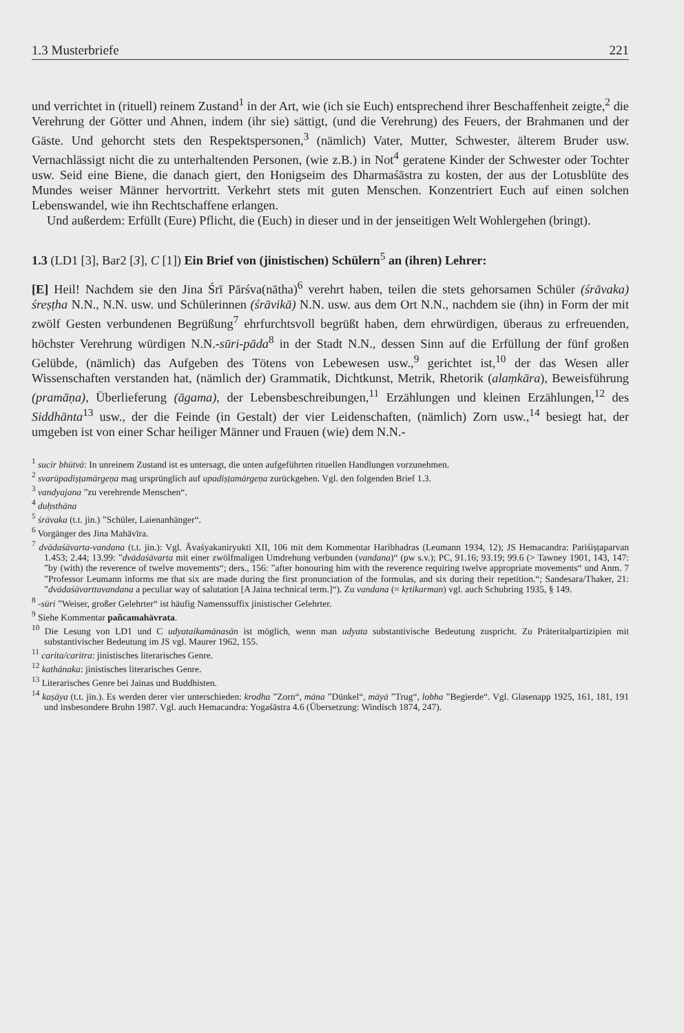1.3 Musterbriefe 221
und verrichtet in (rituell) reinem Zustand<sup>1</sup> in der Art, wie (ich sie Euch) entsprechend ihrer Beschaffenheit zeigte,<sup>2</sup> die Verehrung der Götter und Ahnen, indem (ihr sie) sättigt, (und die Verehrung) des Feuers, der Brahmanen und der Gäste. Und gehorcht stets den Respektspersonen,<sup>3</sup> (nämlich) Vater, Mutter, Schwester, älterem Bruder usw. Vernachlässigt nicht die zu unterhaltenden Personen, (wie z.B.) in Not<sup>4</sup> geratene Kinder der Schwester oder Tochter usw. Seid eine Biene, die danach giert, den Honigseim des Dharmaśāstra zu kosten, der aus der Lotusblüte des Mundes weiser Männer hervortritt. Verkehrt stets mit guten Menschen. Konzentriert Euch auf einen solchen Lebenswandel, wie ihn Rechtschaffene erlangen.
Und außerdem: Erfüllt (Eure) Pflicht, die (Euch) in dieser und in der jenseitigen Welt Wohlergehen (bringt).
1.3 (LD1 [3], Bar2 [3], C [1]) Ein Brief von (jinistischen) Schülern<sup>5</sup> an (ihren) Lehrer:
[E] Heil! Nachdem sie den Jina Śrī Pārśva(nātha)<sup>6</sup> verehrt haben, teilen die stets gehorsamen Schüler (śrāvaka) śreṣṭha N.N., N.N. usw. und Schülerinnen (śrāvikā) N.N. usw. aus dem Ort N.N., nachdem sie (ihn) in Form der mit zwölf Gesten verbundenen Begrüßung<sup>7</sup> ehrfurchtsvoll begrüßt haben, dem ehrwürdigen, überaus zu erfreuenden, höchster Verehrung würdigen N.N.-sūri-pāda<sup>8</sup> in der Stadt N.N., dessen Sinn auf die Erfüllung der fünf großen Gelübde, (nämlich) das Aufgeben des Tötens von Lebewesen usw.,<sup>9</sup> gerichtet ist,<sup>10</sup> der das Wesen aller Wissenschaften verstanden hat, (nämlich der) Grammatik, Dichtkunst, Metrik, Rhetorik (alaṃkāra), Beweisführung (pramāṇa), Überlieferung (āgama), der Lebensbeschreibungen,<sup>11</sup> Erzählungen und kleinen Erzählungen,<sup>12</sup> des Siddhānta<sup>13</sup> usw., der die Feinde (in Gestalt) der vier Leidenschaften, (nämlich) Zorn usw.,<sup>14</sup> besiegt hat, der umgeben ist von einer Schar heiliger Männer und Frauen (wie) dem N.N.-
<sup>1</sup> sucir bhūtvā: In unreinem Zustand ist es untersagt, die unten aufgeführten rituellen Handlungen vorzunehmen.
<sup>2</sup> svarūpadiṣṭamārgeṇa mag ursprünglich auf upadiṣṭamārgeṇa zurückgehen. Vgl. den folgenden Brief 1.3.
<sup>3</sup> vandyajana ”zu verehrende Menschen“.
<sup>4</sup> duḥsthāna
<sup>5</sup> śrāvaka (t.t. jin.) ”Schüler, Laienanhänger“.
<sup>6</sup> Vorgänger des Jina Mahāvīra.
<sup>7</sup> dvādaśāvarta-vandana (t.t. jin.): Vgl. Āvaśyakaniryukti XII, 106 mit dem Kommentar Haribhadras (Leumann 1934, 12); JS Hemacandra: Pariśiṣṭaparvan 1.453; 2.44; 13.99: ”dvādaśāvarta mit einer zwölfmaligen Umdrehung verbunden (vandana)“ (pw s.v.); PC, 91.16; 93.19; 99.6 (> Tawney 1901, 143, 147: ”by (with) the reverence of twelve movements“; ders., 156: ”after honouring him with the reverence requiring twelve appropriate movements“ und Anm. 7 ”Professor Leumann informs me that six are made during the first pronunciation of the formulas, and six during their repetition.“; Sandesara/Thaker, 21: ”dvādaśāvarttavandana a peculiar way of salutation [A Jaina technical term.]“). Zu vandana (= kṛtikarman) vgl. auch Schubring 1935, § 149.
<sup>8</sup> -sūri ”Weiser, großer Gelehrter“ ist häufig Namenssuffix jinistischer Gelehrter.
<sup>9</sup> Siehe Kommentar pañcamahāvrata.
<sup>10</sup> Die Lesung von LD1 und C udyataikamānasān ist möglich, wenn man udyata substantivische Bedeutung zuspricht. Zu Präteritalpartizipien mit substantivischer Bedeutung im JS vgl. Maurer 1962, 155.
<sup>11</sup> carita/caritra: jinistisches literarisches Genre.
<sup>12</sup> kathānaka: jinistisches literarisches Genre.
<sup>13</sup> Literarisches Genre bei Jainas und Buddhisten.
<sup>14</sup> kaṣāya (t.t. jin.). Es werden derer vier unterschieden: krodha ”Zorn“, māna ”Dünkel“, māyā ”Trug“, lobha ”Begierde“. Vgl. Glasenapp 1925, 161, 181, 191 und insbesondere Bruhn 1987. Vgl. auch Hemacandra: Yogaśāstra 4.6 (Übersetzung: Windisch 1874, 247).